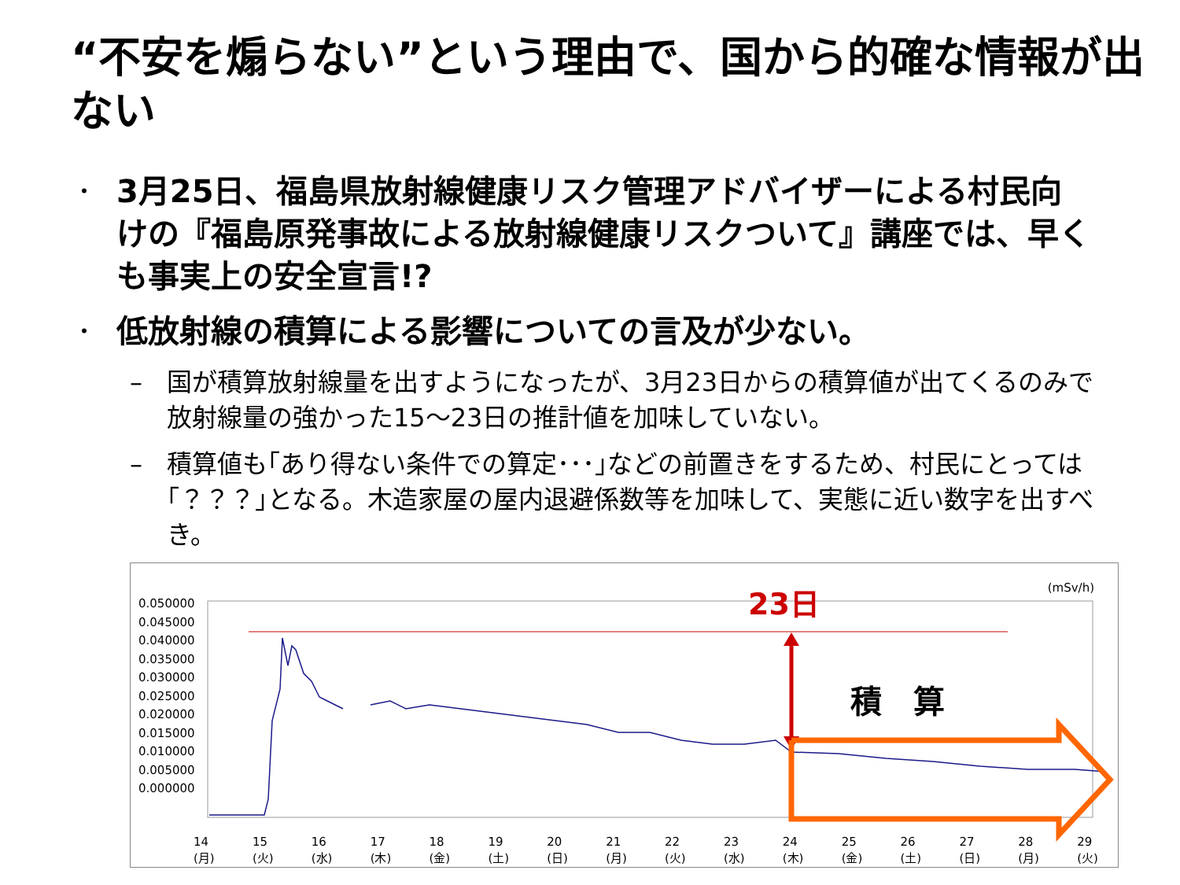“不安を煽らない”という理由で、国から的確な情報が出ない
・ 3月25日、福島県放射線健康リスク管理アドバイザーによる村民向けの『福島原発事故による放射線健康リスクついて』講座では、早くも事実上の安全宣言!?
・ 低放射線の積算による影響についての言及が少ない。
– 国が積算放射線量を出すようになったが、3月23日からの積算値が出てくるのみで放射線量の強かった15～23日の推計値を加味していない。
– 積算値も｢あり得ない条件での算定･･･｣などの前置きをするため、村民にとっては｢？？？｣となる。木造家屋の屋内退避係数等を加味して、実態に近い数字を出すべき。
23日
積　算
(mSv/h)
0.050000
0.045000
0.040000
0.035000
0.030000
0.025000
0.020000
0.015000
0.010000
0.005000
0.000000
14
(月) 15
(火) 16
(水) 17
(木) 18
(金) 19
(土) 20
(日) 21
(月) 22
(火) 23
(水) 24
(木) 25
(金) 26
(土) 27
(日) 28
(月) 29
(火)